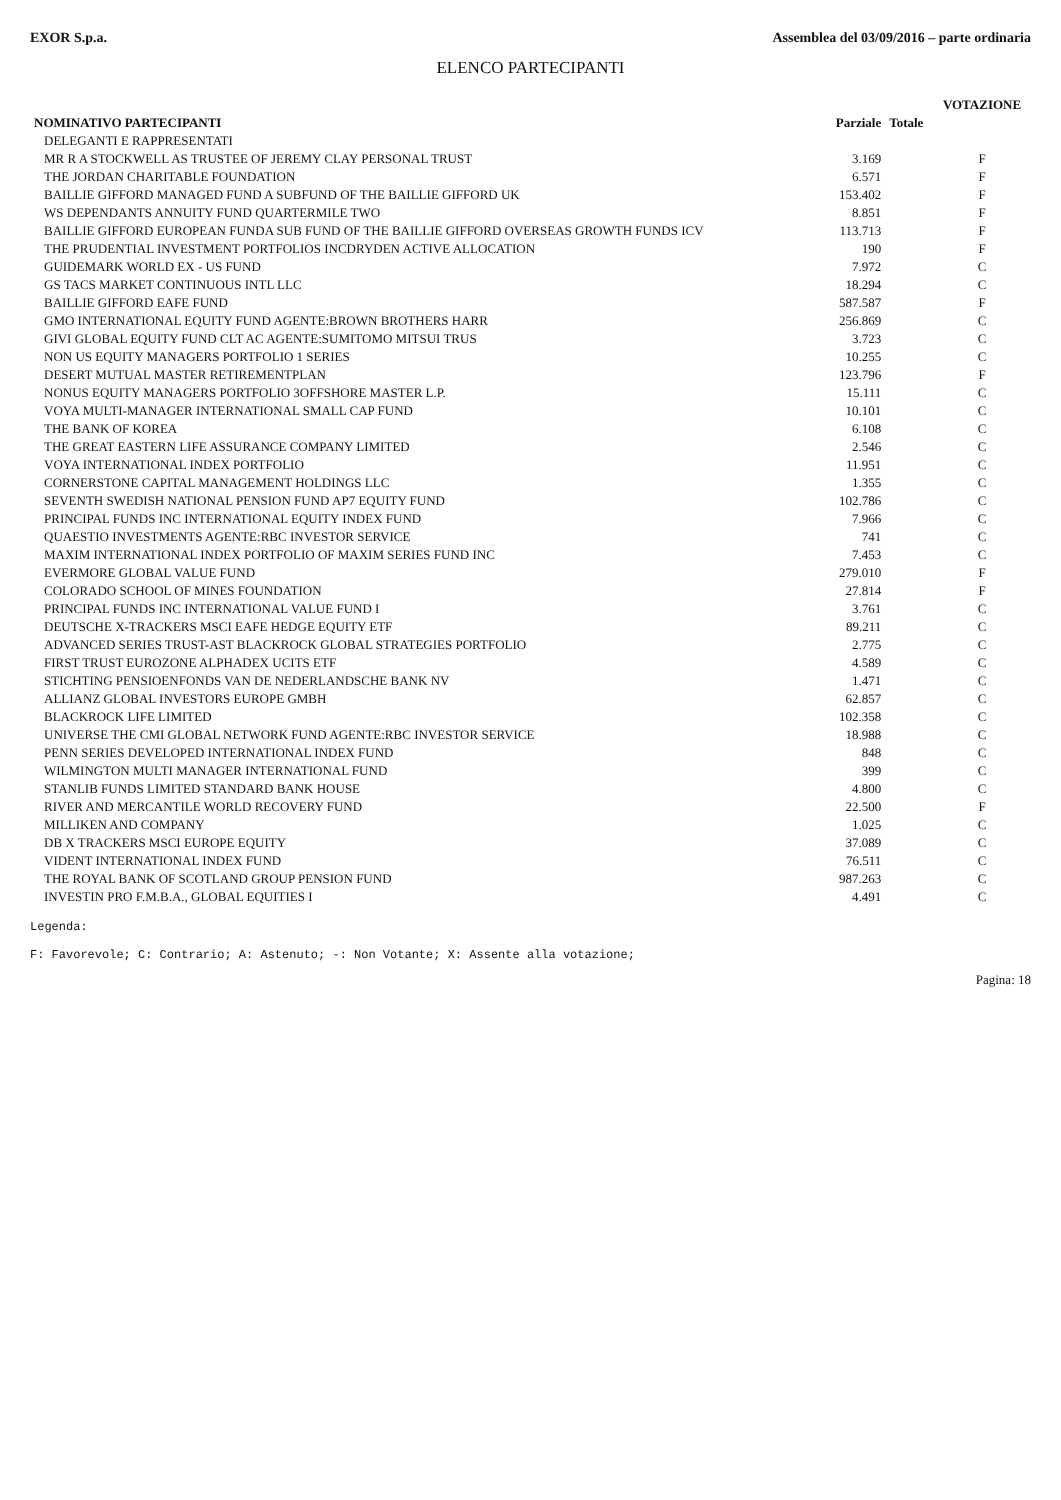EXOR S.p.a. Assemblea del 03/09/2016 – parte ordinaria
ELENCO PARTECIPANTI
| | | | VOTAZIONE |
| --- | --- | --- | --- |
| NOMINATIVO PARTECIPANTI | Parziale | Totale | |
| DELEGANTI E RAPPRESENTATI | | | |
| MR R A STOCKWELL AS TRUSTEE OF JEREMY CLAY PERSONAL TRUST | 3.169 | | F |
| THE JORDAN CHARITABLE FOUNDATION | 6.571 | | F |
| BAILLIE GIFFORD MANAGED FUND A SUBFUND OF THE BAILLIE GIFFORD UK | 153.402 | | F |
| WS DEPENDANTS ANNUITY FUND QUARTERMILE TWO | 8.851 | | F |
| BAILLIE GIFFORD EUROPEAN FUNDA SUB FUND OF THE BAILLIE GIFFORD OVERSEAS GROWTH FUNDS ICV | 113.713 | | F |
| THE PRUDENTIAL INVESTMENT PORTFOLIOS INCDRYDEN ACTIVE ALLOCATION | 190 | | F |
| GUIDEMARK WORLD EX - US FUND | 7.972 | | C |
| GS TACS MARKET CONTINUOUS INTL LLC | 18.294 | | C |
| BAILLIE GIFFORD EAFE FUND | 587.587 | | F |
| GMO INTERNATIONAL EQUITY FUND AGENTE:BROWN BROTHERS HARR | 256.869 | | C |
| GIVI GLOBAL EQUITY FUND CLT AC AGENTE:SUMITOMO MITSUI TRUS | 3.723 | | C |
| NON US EQUITY MANAGERS PORTFOLIO 1 SERIES | 10.255 | | C |
| DESERT MUTUAL MASTER RETIREMENTPLAN | 123.796 | | F |
| NONUS EQUITY MANAGERS PORTFOLIO 3OFFSHORE MASTER L.P. | 15.111 | | C |
| VOYA MULTI-MANAGER INTERNATIONAL SMALL CAP FUND | 10.101 | | C |
| THE BANK OF KOREA | 6.108 | | C |
| THE GREAT EASTERN LIFE ASSURANCE COMPANY LIMITED | 2.546 | | C |
| VOYA INTERNATIONAL INDEX PORTFOLIO | 11.951 | | C |
| CORNERSTONE CAPITAL MANAGEMENT HOLDINGS LLC | 1.355 | | C |
| SEVENTH SWEDISH NATIONAL PENSION FUND AP7 EQUITY FUND | 102.786 | | C |
| PRINCIPAL FUNDS INC INTERNATIONAL EQUITY INDEX FUND | 7.966 | | C |
| QUAESTIO INVESTMENTS AGENTE:RBC INVESTOR SERVICE | 741 | | C |
| MAXIM INTERNATIONAL INDEX PORTFOLIO OF MAXIM SERIES FUND INC | 7.453 | | C |
| EVERMORE GLOBAL VALUE FUND | 279.010 | | F |
| COLORADO SCHOOL OF MINES FOUNDATION | 27.814 | | F |
| PRINCIPAL FUNDS INC INTERNATIONAL VALUE FUND I | 3.761 | | C |
| DEUTSCHE X-TRACKERS MSCI EAFE HEDGE EQUITY ETF | 89.211 | | C |
| ADVANCED SERIES TRUST-AST BLACKROCK GLOBAL STRATEGIES PORTFOLIO | 2.775 | | C |
| FIRST TRUST EUROZONE ALPHADEX UCITS ETF | 4.589 | | C |
| STICHTING PENSIOENFONDS VAN DE NEDERLANDSCHE BANK NV | 1.471 | | C |
| ALLIANZ GLOBAL INVESTORS EUROPE GMBH | 62.857 | | C |
| BLACKROCK LIFE LIMITED | 102.358 | | C |
| UNIVERSE THE CMI GLOBAL NETWORK FUND AGENTE:RBC INVESTOR SERVICE | 18.988 | | C |
| PENN SERIES DEVELOPED INTERNATIONAL INDEX FUND | 848 | | C |
| WILMINGTON MULTI MANAGER INTERNATIONAL FUND | 399 | | C |
| STANLIB FUNDS LIMITED STANDARD BANK HOUSE | 4.800 | | C |
| RIVER AND MERCANTILE WORLD RECOVERY FUND | 22.500 | | F |
| MILLIKEN AND COMPANY | 1.025 | | C |
| DB X TRACKERS MSCI EUROPE EQUITY | 37.089 | | C |
| VIDENT INTERNATIONAL INDEX FUND | 76.511 | | C |
| THE ROYAL BANK OF SCOTLAND GROUP PENSION FUND | 987.263 | | C |
| INVESTIN PRO F.M.B.A., GLOBAL EQUITIES I | 4.491 | | C |
Legenda:
F: Favorevole; C: Contrario; A: Astenuto; -: Non Votante; X: Assente alla votazione;
Pagina: 18